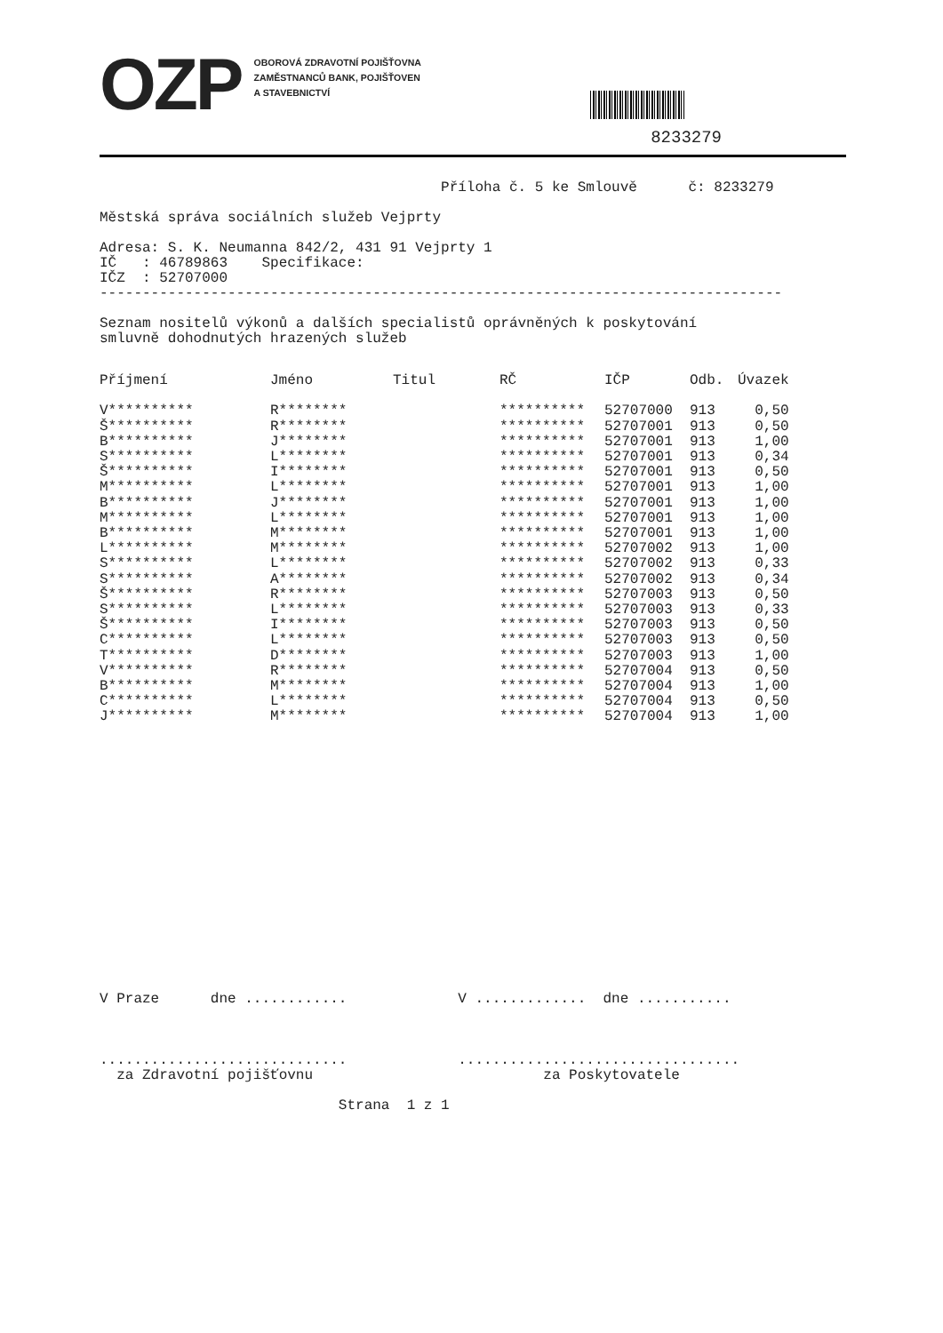OZP
OBOROVÁ ZDRAVOTNÍ POJIŠŤOVNA
ZAMĚSTNANCŮ BANK, POJIŠŤOVEN
A STAVEBNICTVÍ
8233279
Příloha č. 5 ke Smlouvě č: 8233279
Městská správa sociálních služeb Vejprty
Adresa: S. K. Neumanna 842/2, 431 91 Vejprty 1
IČ : 46789863 Specifikace:
IČZ : 52707000
--------------------------------------------------------------------------------
Seznam nositelů výkonů a dalších specialistů oprávněných k poskytování
smluvně dohodnutých hrazených služeb
| Příjmení | Jméno | Titul | RČ | IČP | Odb. | Úvazek |
| --- | --- | --- | --- | --- | --- | --- |
| V********** | R******** | | ********** | 52707000 | 913 | 0,50 |
| Š********** | R******** | | ********** | 52707001 | 913 | 0,50 |
| B********** | J******** | | ********** | 52707001 | 913 | 1,00 |
| S********** | L******** | | ********** | 52707001 | 913 | 0,34 |
| Š********** | I******** | | ********** | 52707001 | 913 | 0,50 |
| M********** | L******** | | ********** | 52707001 | 913 | 1,00 |
| B********** | J******** | | ********** | 52707001 | 913 | 1,00 |
| M********** | L******** | | ********** | 52707001 | 913 | 1,00 |
| B********** | M******** | | ********** | 52707001 | 913 | 1,00 |
| L********** | M******** | | ********** | 52707002 | 913 | 1,00 |
| S********** | L******** | | ********** | 52707002 | 913 | 0,33 |
| S********** | A******** | | ********** | 52707002 | 913 | 0,34 |
| Š********** | R******** | | ********** | 52707003 | 913 | 0,50 |
| S********** | L******** | | ********** | 52707003 | 913 | 0,33 |
| Š********** | I******** | | ********** | 52707003 | 913 | 0,50 |
| C********** | L******** | | ********** | 52707003 | 913 | 0,50 |
| T********** | D******** | | ********** | 52707003 | 913 | 1,00 |
| V********** | R******** | | ********** | 52707004 | 913 | 0,50 |
| B********** | M******** | | ********** | 52707004 | 913 | 1,00 |
| C********** | L******** | | ********** | 52707004 | 913 | 0,50 |
| J********** | M******** | | ********** | 52707004 | 913 | 1,00 |
V Praze dne ............ V ............. dne ...........
............................. .................................
za Zdravotní pojišťovnu za Poskytovatele
Strana 1 z 1